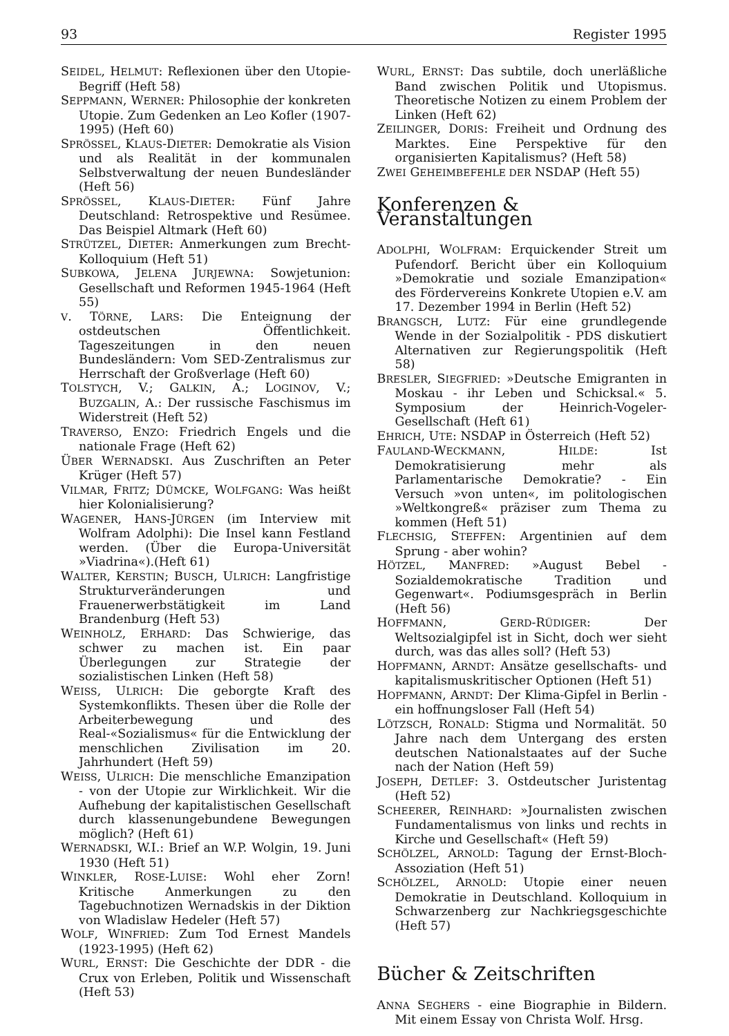93 Register 1995
SEIDEL, HELMUT: Reflexionen über den Utopie-Begriff (Heft 58)
SEPPMANN, WERNER: Philosophie der konkreten Utopie. Zum Gedenken an Leo Kofler (1907-1995) (Heft 60)
SPRÖSSEL, KLAUS-DIETER: Demokratie als Vision und als Realität in der kommunalen Selbstverwaltung der neuen Bundesländer (Heft 56)
SPRÖSSEL, KLAUS-DIETER: Fünf Jahre Deutschland: Retrospektive und Resümee. Das Beispiel Altmark (Heft 60)
STRÜTZEL, DIETER: Anmerkungen zum Brecht-Kolloquium (Heft 51)
SUBKOWA, JELENA JURJEWNA: Sowjetunion: Gesellschaft und Reformen 1945-1964 (Heft 55)
V. TÖRNE, LARS: Die Enteignung der ostdeutschen Öffentlichkeit. Tageszeitungen in den neuen Bundesländern: Vom SED-Zentralismus zur Herrschaft der Großverlage (Heft 60)
TOLSTYCH, V.; GALKIN, A.; LOGINOV, V.; BUZGALIN, A.: Der russische Faschismus im Widerstreit (Heft 52)
TRAVERSO, ENZO: Friedrich Engels und die nationale Frage (Heft 62)
ÜBER WERNADSKI. Aus Zuschriften an Peter Krüger (Heft 57)
VILMAR, FRITZ; DÜMCKE, WOLFGANG: Was heißt hier Kolonialisierung?
WAGENER, HANS-JÜRGEN (im Interview mit Wolfram Adolphi): Die Insel kann Festland werden. (Über die Europa-Universität »Viadrina«).(Heft 61)
WALTER, KERSTIN; BUSCH, ULRICH: Langfristige Strukturveränderungen und Frauenerwerbstätigkeit im Land Brandenburg (Heft 53)
WEINHOLZ, ERHARD: Das Schwierige, das schwer zu machen ist. Ein paar Überlegungen zur Strategie der sozialistischen Linken (Heft 58)
WEISS, ULRICH: Die geborgte Kraft des Systemkonflikts. Thesen über die Rolle der Arbeiterbewegung und des Real-«Sozialismus« für die Entwicklung der menschlichen Zivilisation im 20. Jahrhundert (Heft 59)
WEISS, ULRICH: Die menschliche Emanzipation - von der Utopie zur Wirklichkeit. Wir die Aufhebung der kapitalistischen Gesellschaft durch klassenungebundene Bewegungen möglich? (Heft 61)
WERNADSKI, W.I.: Brief an W.P. Wolgin, 19. Juni 1930 (Heft 51)
WINKLER, ROSE-LUISE: Wohl eher Zorn! Kritische Anmerkungen zu den Tagebuchnotizen Wernadskis in der Diktion von Wladislaw Hedeler (Heft 57)
WOLF, WINFRIED: Zum Tod Ernest Mandels (1923-1995) (Heft 62)
WURL, ERNST: Die Geschichte der DDR - die Crux von Erleben, Politik und Wissenschaft (Heft 53)
WURL, ERNST: Das subtile, doch unerläßliche Band zwischen Politik und Utopismus. Theoretische Notizen zu einem Problem der Linken (Heft 62)
ZEILINGER, DORIS: Freiheit und Ordnung des Marktes. Eine Perspektive für den organisierten Kapitalismus? (Heft 58)
ZWEI GEHEIMBEFEHLE DER NSDAP (Heft 55)
Konferenzen & Veranstaltungen
ADOLPHI, WOLFRAM: Erquickender Streit um Pufendorf. Bericht über ein Kolloquium »Demokratie und soziale Emanzipation« des Fördervereins Konkrete Utopien e.V. am 17. Dezember 1994 in Berlin (Heft 52)
BRANGSCH, LUTZ: Für eine grundlegende Wende in der Sozialpolitik - PDS diskutiert Alternativen zur Regierungspolitik (Heft 58)
BRESLER, SIEGFRIED: »Deutsche Emigranten in Moskau - ihr Leben und Schicksal.« 5. Symposium der Heinrich-Vogeler-Gesellschaft (Heft 61)
EHRICH, UTE: NSDAP in Österreich (Heft 52)
FAULAND-WECKMANN, HILDE: Ist Demokratisierung mehr als Parlamentarische Demokratie? - Ein Versuch »von unten«, im politologischen »Weltkongreß« präziser zum Thema zu kommen (Heft 51)
FLECHSIG, STEFFEN: Argentinien auf dem Sprung - aber wohin?
HÖTZEL, MANFRED: »August Bebel - Sozialdemokratische Tradition und Gegenwart«. Podiumsgespräch in Berlin (Heft 56)
HOFFMANN, GERD-RÜDIGER: Der Weltsozialgipfel ist in Sicht, doch wer sieht durch, was das alles soll? (Heft 53)
HOPFMANN, ARNDT: Ansätze gesellschafts- und kapitalismuskritischer Optionen (Heft 51)
HOPFMANN, ARNDT: Der Klima-Gipfel in Berlin - ein hoffnungsloser Fall (Heft 54)
LÖTZSCH, RONALD: Stigma und Normalität. 50 Jahre nach dem Untergang des ersten deutschen Nationalstaates auf der Suche nach der Nation (Heft 59)
JOSEPH, DETLEF: 3. Ostdeutscher Juristentag (Heft 52)
SCHEERER, REINHARD: »Journalisten zwischen Fundamentalismus von links und rechts in Kirche und Gesellschaft« (Heft 59)
SCHÖLZEL, ARNOLD: Tagung der Ernst-Bloch-Assoziation (Heft 51)
SCHÖLZEL, ARNOLD: Utopie einer neuen Demokratie in Deutschland. Kolloquium in Schwarzenberg zur Nachkriegsgeschichte (Heft 57)
Bücher & Zeitschriften
ANNA SEGHERS - eine Biographie in Bildern. Mit einem Essay von Christa Wolf. Hrsg.